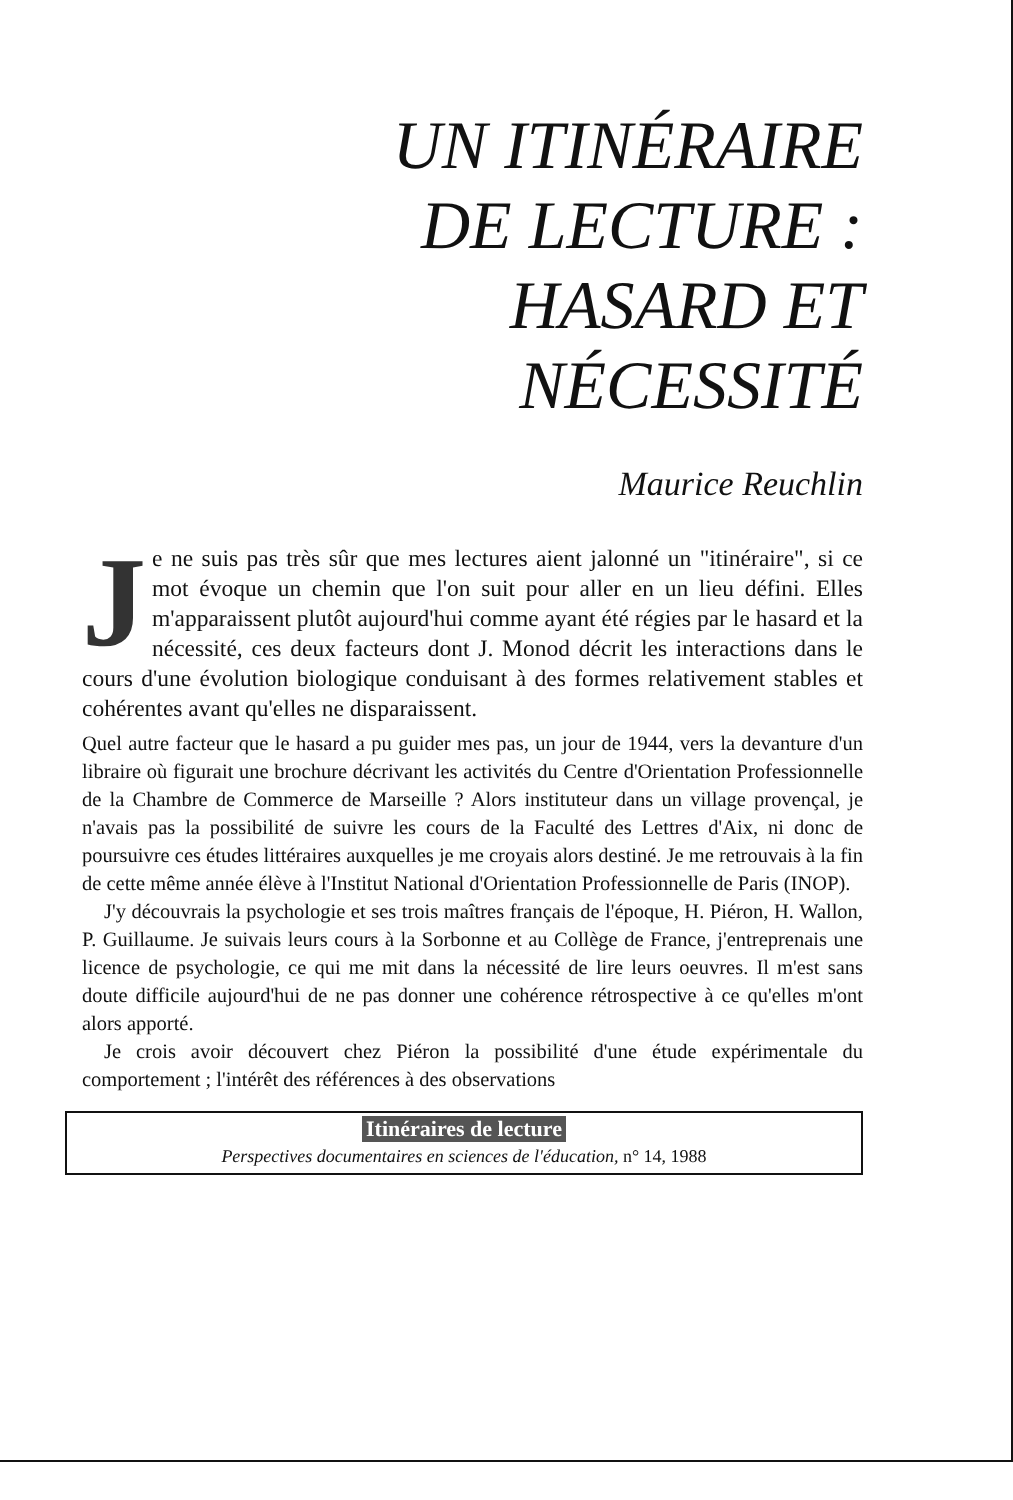UN ITINÉRAIRE
DE LECTURE :
HASARD ET
NÉCESSITÉ
Maurice Reuchlin
Je ne suis pas très sûr que mes lectures aient jalonné un "itinéraire", si ce mot évoque un chemin que l'on suit pour aller en un lieu défini. Elles m'apparaissent plutôt aujourd'hui comme ayant été régies par le hasard et la nécessité, ces deux facteurs dont J. Monod décrit les interactions dans le cours d'une évolution biologique conduisant à des formes relativement stables et cohérentes avant qu'elles ne disparaissent.
Quel autre facteur que le hasard a pu guider mes pas, un jour de 1944, vers la devanture d'un libraire où figurait une brochure décrivant les activités du Centre d'Orientation Professionnelle de la Chambre de Commerce de Marseille ? Alors instituteur dans un village provençal, je n'avais pas la possibilité de suivre les cours de la Faculté des Lettres d'Aix, ni donc de poursuivre ces études littéraires auxquelles je me croyais alors destiné. Je me retrouvais à la fin de cette même année élève à l'Institut National d'Orientation Professionnelle de Paris (INOP).
J'y découvrais la psychologie et ses trois maîtres français de l'époque, H. Piéron, H. Wallon, P. Guillaume. Je suivais leurs cours à la Sorbonne et au Collège de France, j'entreprenais une licence de psychologie, ce qui me mit dans la nécessité de lire leurs oeuvres. Il m'est sans doute difficile aujourd'hui de ne pas donner une cohérence rétrospective à ce qu'elles m'ont alors apporté.
Je crois avoir découvert chez Piéron la possibilité d'une étude expérimentale du comportement ; l'intérêt des références à des observations
Itinéraires de lecture
Perspectives documentaires en sciences de l'éducation, n° 14, 1988